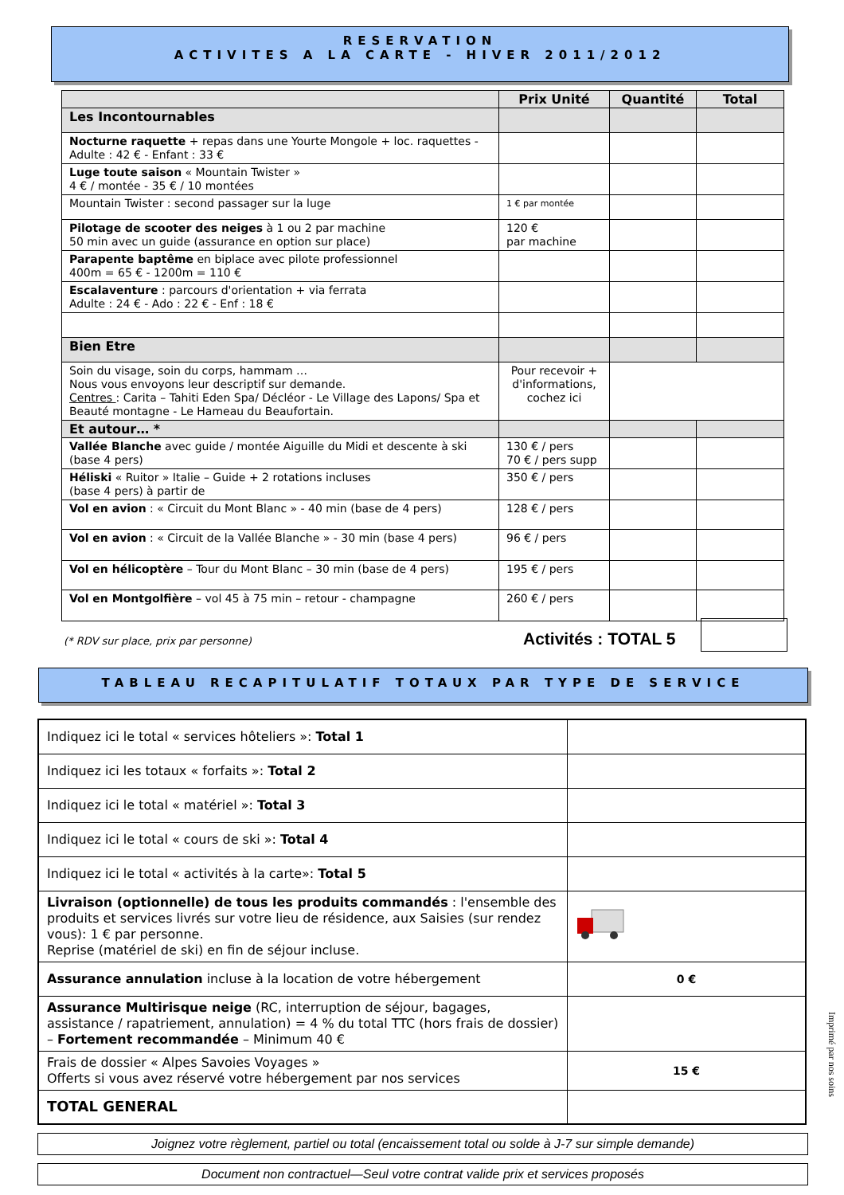RESERVATION
ACTIVITES A LA CARTE - HIVER 2011/2012
| | Prix Unité | Quantité | Total |
| --- | --- | --- | --- |
| Les Incontournables | | | |
| Nocturne raquette + repas dans une Yourte Mongole + loc. raquettes - Adulte : 42 € - Enfant : 33 € | | | |
| Luge toute saison « Mountain Twister » 4 € / montée - 35 € / 10 montées | | | |
| Mountain Twister : second passager sur la luge | 1 € par montée | | |
| Pilotage de scooter des neiges à 1 ou 2 par machine 50 min avec un guide (assurance en option sur place) | 120 € par machine | | |
| Parapente baptême en biplace avec pilote professionnel 400m = 65 € - 1200m = 110 € | | | |
| Escalaventure : parcours d'orientation + via ferrata Adulte : 24 € - Ado : 22 € - Enf : 18 € | | | |
| Bien Etre | | | |
| Soin du visage, soin du corps, hammam … Nous vous envoyons leur descriptif sur demande. Centres : Carita – Tahiti Eden Spa/ Décléor - Le Village des Lapons/ Spa et Beauté montagne - Le Hameau du Beaufortain. | Pour recevoir + d'informations, cochez ici | | |
| Et autour… * | | | |
| Vallée Blanche avec guide / montée Aiguille du Midi et descente à ski (base 4 pers) | 130 € / pers 70 € / pers supp | | |
| Héliski « Ruitor » Italie – Guide + 2 rotations incluses (base 4 pers) à partir de | 350 € / pers | | |
| Vol en avion : « Circuit du Mont Blanc » - 40 min (base de 4 pers) | 128 € / pers | | |
| Vol en avion : « Circuit de la Vallée Blanche » - 30 min (base 4 pers) | 96 € / pers | | |
| Vol en hélicoptère – Tour du Mont Blanc – 30 min (base de 4 pers) | 195 € / pers | | |
| Vol en Montgolfière – vol 45 à 75 min – retour - champagne | 260 € / pers | | |
(* RDV sur place, prix par personne)
Activités : TOTAL 5
TABLEAU RECAPITULATIF TOTAUX PAR TYPE DE SERVICE
| Indiquez ici le total « services hôteliers »: Total 1 | |
| Indiquez ici les totaux « forfaits »: Total 2 | |
| Indiquez ici le total « matériel »: Total 3 | |
| Indiquez ici le total « cours de ski »: Total 4 | |
| Indiquez ici le total « activités à la carte»: Total 5 | |
| Livraison (optionnelle) de tous les produits commandés : l'ensemble des produits et services livrés sur votre lieu de résidence, aux Saisies (sur rendez vous): 1 € par personne. Reprise (matériel de ski) en fin de séjour incluse. | |
| Assurance annulation incluse à la location de votre hébergement | 0 € |
| Assurance Multirisque neige (RC, interruption de séjour, bagages, assistance / rapatriement, annulation) = 4 % du total TTC (hors frais de dossier) – Fortement recommandée – Minimum 40 € | |
| Frais de dossier « Alpes Savoies Voyages » Offerts si vous avez réservé votre hébergement par nos services | 15 € |
| TOTAL GENERAL | |
Joignez votre règlement, partiel ou total (encaissement total ou solde à J-7 sur simple demande)
Document non contractuel—Seul votre contrat valide prix et services proposés
Imprimé par nos soins